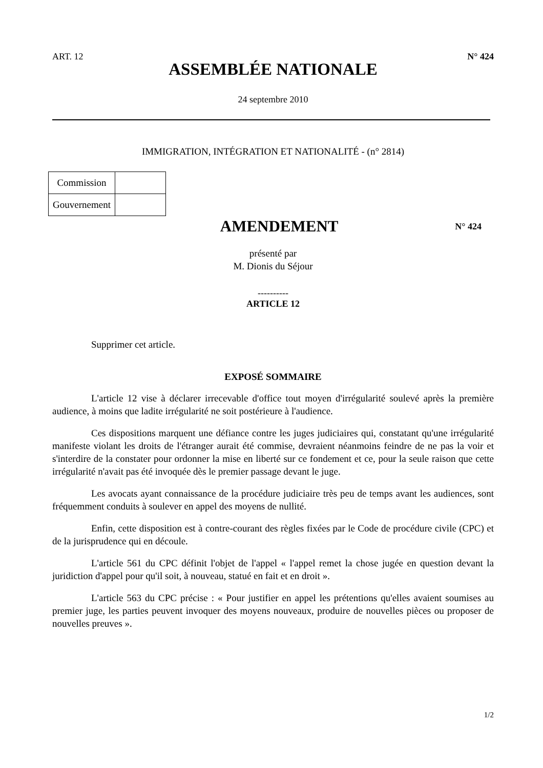ART. 12 N° 424
ASSEMBLÉE NATIONALE
24 septembre 2010
IMMIGRATION, INTÉGRATION ET NATIONALITÉ - (n° 2814)
| Commission | |
| Gouvernement | |
AMENDEMENT N° 424
présenté par
M. Dionis du Séjour
----------
ARTICLE 12
Supprimer cet article.
EXPOSÉ SOMMAIRE
L'article 12 vise à déclarer irrecevable d'office tout moyen d'irrégularité soulevé après la première audience, à moins que ladite irrégularité ne soit postérieure à l'audience.
Ces dispositions marquent une défiance contre les juges judiciaires qui, constatant qu'une irrégularité manifeste violant les droits de l'étranger aurait été commise, devraient néanmoins feindre de ne pas la voir et s'interdire de la constater pour ordonner la mise en liberté sur ce fondement et ce, pour la seule raison que cette irrégularité n'avait pas été invoquée dès le premier passage devant le juge.
Les avocats ayant connaissance de la procédure judiciaire très peu de temps avant les audiences, sont fréquemment conduits à soulever en appel des moyens de nullité.
Enfin, cette disposition est à contre-courant des règles fixées par le Code de procédure civile (CPC) et de la jurisprudence qui en découle.
L'article 561 du CPC définit l'objet de l'appel « l'appel remet la chose jugée en question devant la juridiction d'appel pour qu'il soit, à nouveau, statué en fait et en droit ».
L'article 563 du CPC précise : « Pour justifier en appel les prétentions qu'elles avaient soumises au premier juge, les parties peuvent invoquer des moyens nouveaux, produire de nouvelles pièces ou proposer de nouvelles preuves ».
1/2